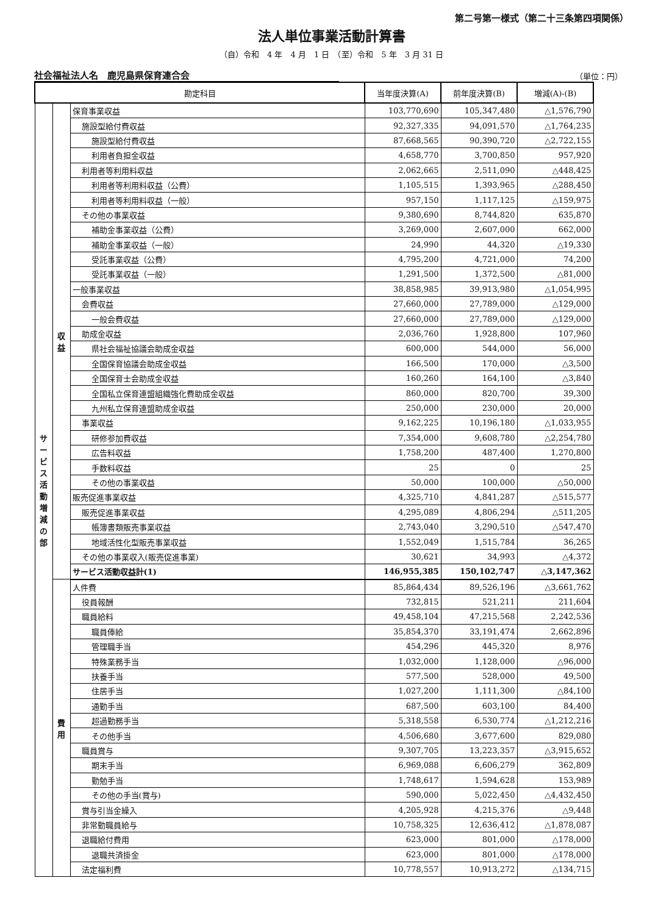第二号第一様式（第二十三条第四項関係）
法人単位事業活動計算書
（自）令和　4 年　4 月　1 日　（至）令和　5 年　3 月 31 日
社会福祉法人名　鹿児島県保育連合会
（単位：円）
| 勘定科目 | | | 当年度決算(A) | 前年度決算(B) | 増減(A)-(B) |
| --- | --- | --- | --- | --- | --- |
| サ ー ビ ス 活 動 増 減 の 部 | 収 益 | 保育事業収益 | 103,770,690 | 105,347,480 | △1,576,790 |
| | | 施設型給付費収益 | 92,327,335 | 94,091,570 | △1,764,235 |
| | | 施設型給付費収益 | 87,668,565 | 90,390,720 | △2,722,155 |
| | | 利用者負担金収益 | 4,658,770 | 3,700,850 | 957,920 |
| | | 利用者等利用料収益 | 2,062,665 | 2,511,090 | △448,425 |
| | | 利用者等利用料収益（公費） | 1,105,515 | 1,393,965 | △288,450 |
| | | 利用者等利用料収益（一般） | 957,150 | 1,117,125 | △159,975 |
| | | その他の事業収益 | 9,380,690 | 8,744,820 | 635,870 |
| | | 補助金事業収益（公費） | 3,269,000 | 2,607,000 | 662,000 |
| | | 補助金事業収益（一般） | 24,990 | 44,320 | △19,330 |
| | | 受託事業収益（公費） | 4,795,200 | 4,721,000 | 74,200 |
| | | 受託事業収益（一般） | 1,291,500 | 1,372,500 | △81,000 |
| | | 一般事業収益 | 38,858,985 | 39,913,980 | △1,054,995 |
| | | 会費収益 | 27,660,000 | 27,789,000 | △129,000 |
| | | 一般会費収益 | 27,660,000 | 27,789,000 | △129,000 |
| | | 助成金収益 | 2,036,760 | 1,928,800 | 107,960 |
| | | 県社会福祉協議会助成金収益 | 600,000 | 544,000 | 56,000 |
| | | 全国保育協議会助成金収益 | 166,500 | 170,000 | △3,500 |
| | | 全国保育士会助成金収益 | 160,260 | 164,100 | △3,840 |
| | | 全国私立保育連盟組織強化費助成金収益 | 860,000 | 820,700 | 39,300 |
| | | 九州私立保育連盟助成金収益 | 250,000 | 230,000 | 20,000 |
| | | 事業収益 | 9,162,225 | 10,196,180 | △1,033,955 |
| | | 研修参加費収益 | 7,354,000 | 9,608,780 | △2,254,780 |
| | | 広告料収益 | 1,758,200 | 487,400 | 1,270,800 |
| | | 手数料収益 | 25 | 0 | 25 |
| | | その他の事業収益 | 50,000 | 100,000 | △50,000 |
| | | 販売促進事業収益 | 4,325,710 | 4,841,287 | △515,577 |
| | | 販売促進事業収益 | 4,295,089 | 4,806,294 | △511,205 |
| | | 帳簿書類販売事業収益 | 2,743,040 | 3,290,510 | △547,470 |
| | | 地域活性化型販売事業収益 | 1,552,049 | 1,515,784 | 36,265 |
| | | その他の事業収入(販売促進事業) | 30,621 | 34,993 | △4,372 |
| | | サービス活動収益計(1) | 146,955,385 | 150,102,747 | △3,147,362 |
| | 費 用 | 人件費 | 85,864,434 | 89,526,196 | △3,661,762 |
| | | 役員報酬 | 732,815 | 521,211 | 211,604 |
| | | 職員給料 | 49,458,104 | 47,215,568 | 2,242,536 |
| | | 職員俸給 | 35,854,370 | 33,191,474 | 2,662,896 |
| | | 管理職手当 | 454,296 | 445,320 | 8,976 |
| | | 特殊業務手当 | 1,032,000 | 1,128,000 | △96,000 |
| | | 扶養手当 | 577,500 | 528,000 | 49,500 |
| | | 住居手当 | 1,027,200 | 1,111,300 | △84,100 |
| | | 通勤手当 | 687,500 | 603,100 | 84,400 |
| | | 超過勤務手当 | 5,318,558 | 6,530,774 | △1,212,216 |
| | | その他手当 | 4,506,680 | 3,677,600 | 829,080 |
| | | 職員賞与 | 9,307,705 | 13,223,357 | △3,915,652 |
| | | 期末手当 | 6,969,088 | 6,606,279 | 362,809 |
| | | 勤勉手当 | 1,748,617 | 1,594,628 | 153,989 |
| | | その他の手当(賞与) | 590,000 | 5,022,450 | △4,432,450 |
| | | 賞与引当金繰入 | 4,205,928 | 4,215,376 | △9,448 |
| | | 非常勤職員給与 | 10,758,325 | 12,636,412 | △1,878,087 |
| | | 退職給付費用 | 623,000 | 801,000 | △178,000 |
| | | 退職共済掛金 | 623,000 | 801,000 | △178,000 |
| | | 法定福利費 | 10,778,557 | 10,913,272 | △134,715 |